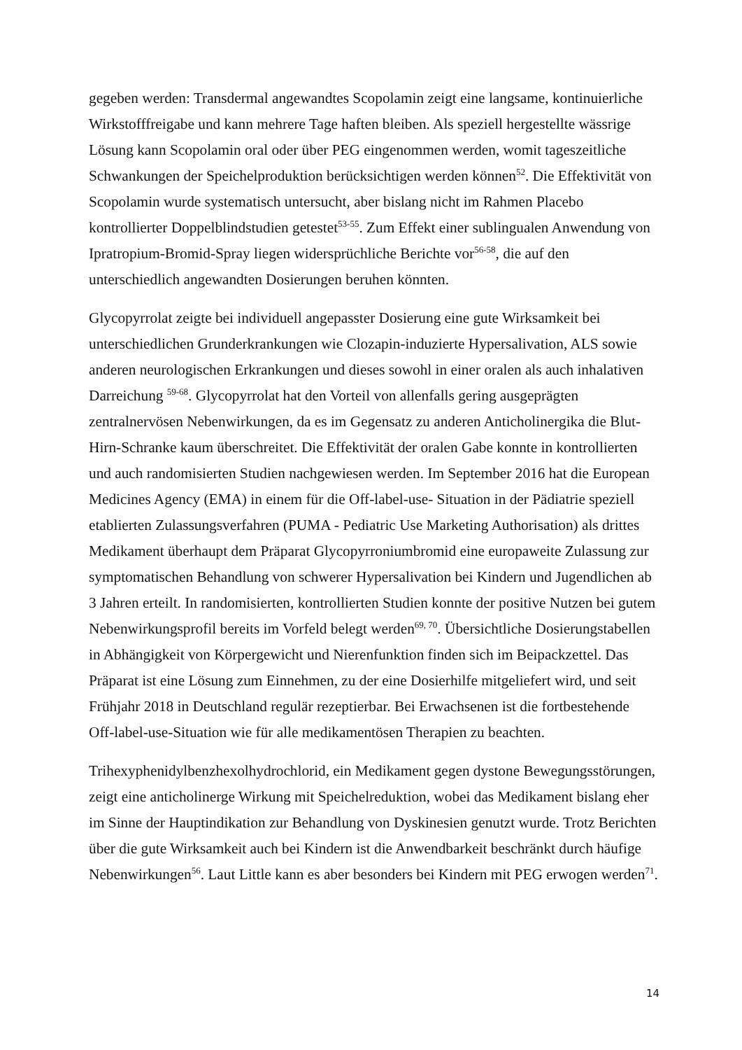gegeben werden: Transdermal angewandtes Scopolamin zeigt eine langsame, kontinuierliche Wirkstofffreigabe und kann mehrere Tage haften bleiben. Als speziell hergestellte wässrige Lösung kann Scopolamin oral oder über PEG eingenommen werden, womit tageszeitliche Schwankungen der Speichelproduktion berücksichtigen werden können<sup>52</sup>. Die Effektivität von Scopolamin wurde systematisch untersucht, aber bislang nicht im Rahmen Placebo kontrollierter Doppelblindstudien getestet<sup>53-55</sup>. Zum Effekt einer sublingualen Anwendung von Ipratropium-Bromid-Spray liegen widersprüchliche Berichte vor<sup>56-58</sup>, die auf den unterschiedlich angewandten Dosierungen beruhen könnten.
Glycopyrrolat zeigte bei individuell angepasster Dosierung eine gute Wirksamkeit bei unterschiedlichen Grunderkrankungen wie Clozapin-induzierte Hypersalivation, ALS sowie anderen neurologischen Erkrankungen und dieses sowohl in einer oralen als auch inhalativen Darreichung <sup>59-68</sup>. Glycopyrrolat hat den Vorteil von allenfalls gering ausgeprägten zentralnervösen Nebenwirkungen, da es im Gegensatz zu anderen Anticholinergika die Blut-Hirn-Schranke kaum überschreitet. Die Effektivität der oralen Gabe konnte in kontrollierten und auch randomisierten Studien nachgewiesen werden. Im September 2016 hat die European Medicines Agency (EMA) in einem für die Off-label-use- Situation in der Pädiatrie speziell etablierten Zulassungsverfahren (PUMA - Pediatric Use Marketing Authorisation) als drittes Medikament überhaupt dem Präparat Glycopyrroniumbromid eine europaweite Zulassung zur symptomatischen Behandlung von schwerer Hypersalivation bei Kindern und Jugendlichen ab 3 Jahren erteilt. In randomisierten, kontrollierten Studien konnte der positive Nutzen bei gutem Nebenwirkungsprofil bereits im Vorfeld belegt werden<sup>69, 70</sup>. Übersichtliche Dosierungstabellen in Abhängigkeit von Körpergewicht und Nierenfunktion finden sich im Beipackzettel. Das Präparat ist eine Lösung zum Einnehmen, zu der eine Dosierhilfe mitgeliefert wird, und seit Frühjahr 2018 in Deutschland regulär rezeptierbar. Bei Erwachsenen ist die fortbestehende Off-label-use-Situation wie für alle medikamentösen Therapien zu beachten.
Trihexyphenidylbenzhexolhydrochlorid, ein Medikament gegen dystone Bewegungsstörungen, zeigt eine anticholinerge Wirkung mit Speichelreduktion, wobei das Medikament bislang eher im Sinne der Hauptindikation zur Behandlung von Dyskinesien genutzt wurde. Trotz Berichten über die gute Wirksamkeit auch bei Kindern ist die Anwendbarkeit beschränkt durch häufige Nebenwirkungen<sup>56</sup>. Laut Little kann es aber besonders bei Kindern mit PEG erwogen werden<sup>71</sup>.
14